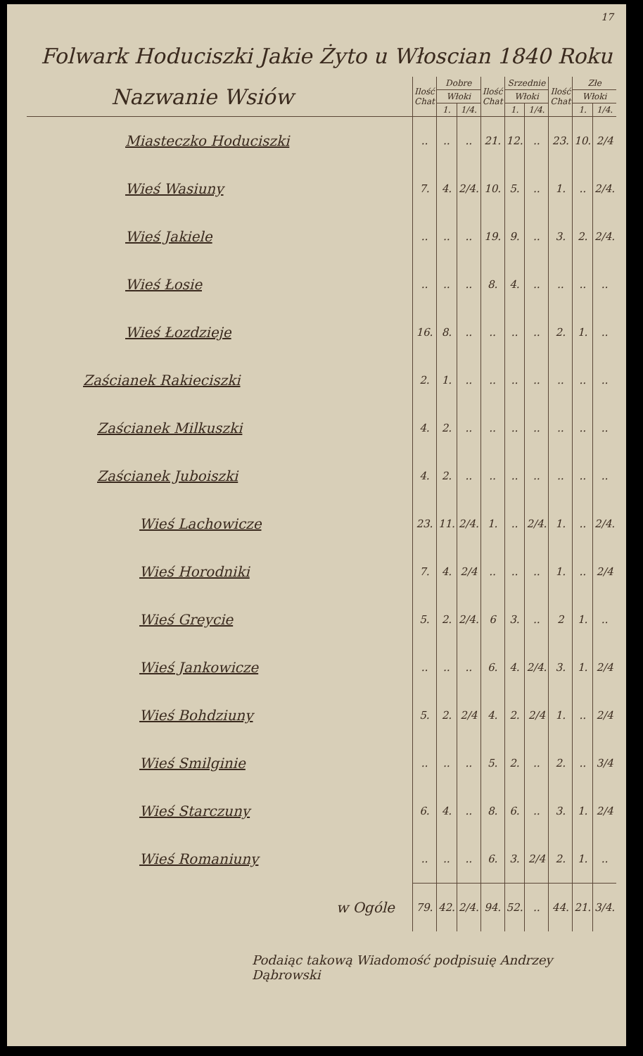17
Folwark Hoduciszki Jakie Żyto u Włoscian 1840 Roku
| Nazwanie Wsiów | Ilość Chat | Dobre | | Ilość Chat | Srzednie | | Ilość Chat | Złe | |
| --- | --- | --- | --- | --- | --- | --- | --- | --- | --- |
| | | Włoki | | | Włoki | | | Włoki | |
| | | 1. | 1/4. | | 1. | 1/4. | | 1. | 1/4. |
| Miasteczko Hoduciszki | .. | .. | .. | 21. | 12. | .. | 23. | 10. | 2/4 |
| Wieś Wasiuny | 7. | 4. | 2/4. | 10. | 5. | .. | 1. | .. | 2/4. |
| Wieś Jakiele | .. | .. | .. | 19. | 9. | .. | 3. | 2. | 2/4. |
| Wieś Łosie | .. | .. | .. | 8. | 4. | .. | .. | .. | .. |
| Wieś Łozdzieje | 16. | 8. | .. | .. | .. | .. | 2. | 1. | .. |
| Zaścianek Rakieciszki | 2. | 1. | .. | .. | .. | .. | .. | .. | .. |
| Zaścianek Milkuszki | 4. | 2. | .. | .. | .. | .. | .. | .. | .. |
| Zaścianek Juboiszki | 4. | 2. | .. | .. | .. | .. | .. | .. | .. |
| Wieś Lachowicze | 23. | 11. | 2/4. | 1. | .. | 2/4. | 1. | .. | 2/4. |
| Wieś Horodniki | 7. | 4. | 2/4 | .. | .. | .. | 1. | .. | 2/4 |
| Wieś Greycie | 5. | 2. | 2/4. | 6 | 3. | .. | 2 | 1. | .. |
| Wieś Jankowicze | .. | .. | .. | 6. | 4. | 2/4. | 3. | 1. | 2/4 |
| Wieś Bohdziuny | 5. | 2. | 2/4 | 4. | 2. | 2/4 | 1. | .. | 2/4 |
| Wieś Smilginie | .. | .. | .. | 5. | 2. | .. | 2. | .. | 3/4 |
| Wieś Starczuny | 6. | 4. | .. | 8. | 6. | .. | 3. | 1. | 2/4 |
| Wieś Romaniuny | .. | .. | .. | 6. | 3. | 2/4 | 2. | 1. | .. |
| w Ogóle | 79. | 42. | 2/4. | 94. | 52. | .. | 44. | 21. | 3/4. |
Podaiąc takową Wiadomość podpisuię Andrzey Dąbrowski